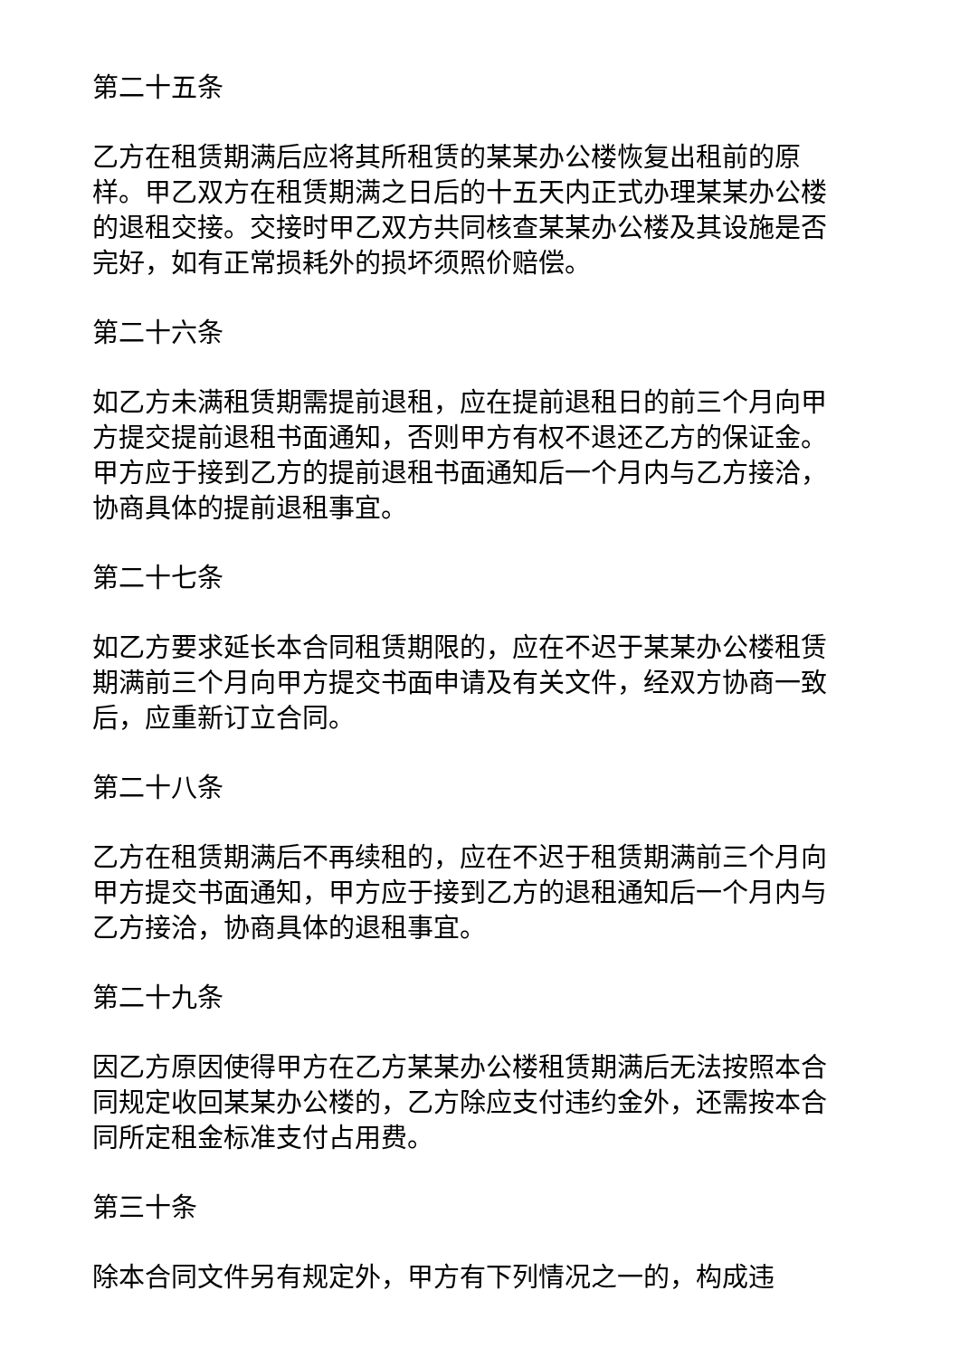第二十五条
乙方在租赁期满后应将其所租赁的某某办公楼恢复出租前的原样。甲乙双方在租赁期满之日后的十五天内正式办理某某办公楼的退租交接。交接时甲乙双方共同核查某某办公楼及其设施是否完好，如有正常损耗外的损坏须照价赔偿。
第二十六条
如乙方未满租赁期需提前退租，应在提前退租日的前三个月向甲方提交提前退租书面通知，否则甲方有权不退还乙方的保证金。甲方应于接到乙方的提前退租书面通知后一个月内与乙方接洽，协商具体的提前退租事宜。
第二十七条
如乙方要求延长本合同租赁期限的，应在不迟于某某办公楼租赁期满前三个月向甲方提交书面申请及有关文件，经双方协商一致后，应重新订立合同。
第二十八条
乙方在租赁期满后不再续租的，应在不迟于租赁期满前三个月向甲方提交书面通知，甲方应于接到乙方的退租通知后一个月内与乙方接洽，协商具体的退租事宜。
第二十九条
因乙方原因使得甲方在乙方某某办公楼租赁期满后无法按照本合同规定收回某某办公楼的，乙方除应支付违约金外，还需按本合同所定租金标准支付占用费。
第三十条
除本合同文件另有规定外，甲方有下列情况之一的，构成违